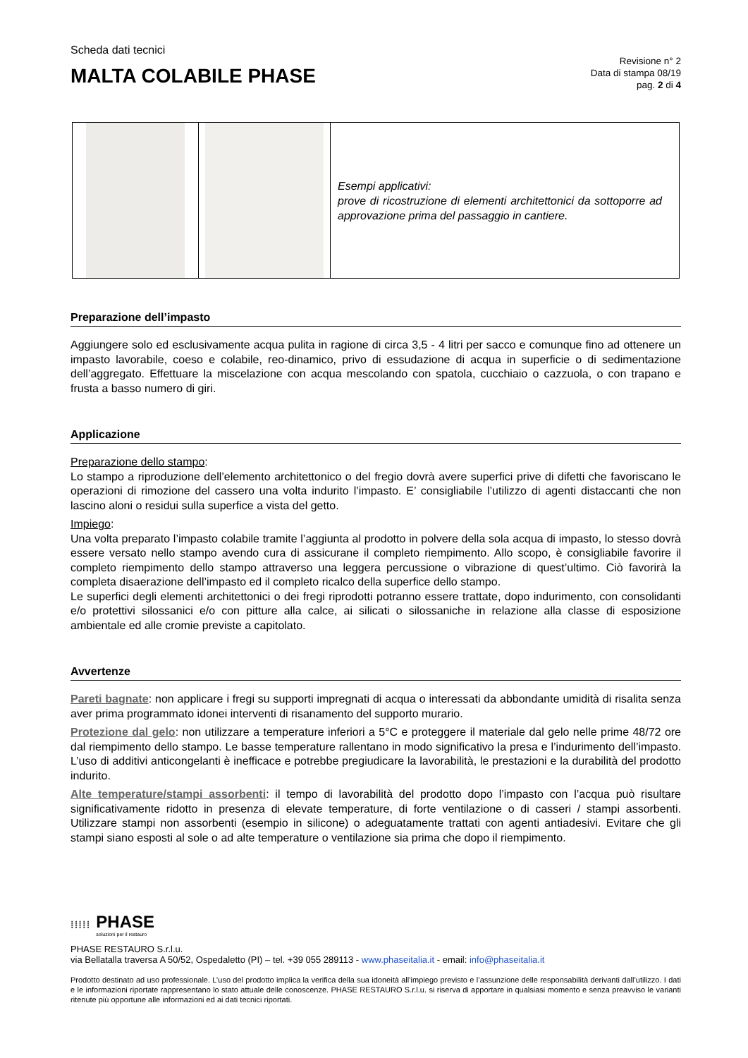Scheda dati tecnici
MALTA COLABILE PHASE
Revisione n° 2
Data di stampa 08/19
pag. 2 di 4
| | | Esempi applicativi: prove di ricostruzione di elementi architettonici da sottoporre ad approvazione prima del passaggio in cantiere. |
Preparazione dell’impasto
Aggiungere solo ed esclusivamente acqua pulita in ragione di circa 3,5 - 4 litri per sacco e comunque fino ad ottenere un impasto lavorabile, coeso e colabile, reo-dinamico, privo di essudazione di acqua in superficie o di sedimentazione dell’aggregato. Effettuare la miscelazione con acqua mescolando con spatola, cucchiaio o cazzuola, o con trapano e frusta a basso numero di giri.
Applicazione
Preparazione dello stampo:
Lo stampo a riproduzione dell’elemento architettonico o del fregio dovrà avere superfici prive di difetti che favoriscano le operazioni di rimozione del cassero una volta indurito l’impasto. E’ consigliabile l’utilizzo di agenti distaccanti che non lascino aloni o residui sulla superfice a vista del getto.
Impiego:
Una volta preparato l’impasto colabile tramite l’aggiunta al prodotto in polvere della sola acqua di impasto, lo stesso dovrà essere versato nello stampo avendo cura di assicurane il completo riempimento. Allo scopo, è consigliabile favorire il completo riempimento dello stampo attraverso una leggera percussione o vibrazione di quest’ultimo. Ciò favorirà la completa disaerazione dell’impasto ed il completo ricalco della superfice dello stampo.
Le superfici degli elementi architettonici o dei fregi riprodotti potranno essere trattate, dopo indurimento, con consolidanti e/o protettivi silossanici e/o con pitture alla calce, ai silicati o silossaniche in relazione alla classe di esposizione ambientale ed alle cromie previste a capitolato.
Avvertenze
Pareti bagnate: non applicare i fregi su supporti impregnati di acqua o interessati da abbondante umidità di risalita senza aver prima programmato idonei interventi di risanamento del supporto murario.
Protezione dal gelo: non utilizzare a temperature inferiori a 5°C e proteggere il materiale dal gelo nelle prime 48/72 ore dal riempimento dello stampo. Le basse temperature rallentano in modo significativo la presa e l’indurimento dell’impasto. L’uso di additivi anticongelanti è inefficace e potrebbe pregiudicare la lavorabilità, le prestazioni e la durabilità del prodotto indurito.
Alte temperature/stampi assorbenti: il tempo di lavorabilità del prodotto dopo l’impasto con l’acqua può risultare significativamente ridotto in presenza di elevate temperature, di forte ventilazione o di casseri / stampi assorbenti. Utilizzare stampi non assorbenti (esempio in silicone) o adeguatamente trattati con agenti antiadesivi. Evitare che gli stampi siano esposti al sole o ad alte temperature o ventilazione sia prima che dopo il riempimento.
⁞⁞⁞⁞⁞
PHASE
soluzioni per il restauro
PHASE RESTAURO S.r.l.u.
via Bellatalla traversa A 50/52, Ospedaletto (PI) – tel. +39 055 289113 - www.phaseitalia.it - email: info@phaseitalia.it
Prodotto destinato ad uso professionale. L’uso del prodotto implica la verifica della sua idoneità all’impiego previsto e l’assunzione delle responsabilità derivanti dall’utilizzo. I dati e le informazioni riportate rappresentano lo stato attuale delle conoscenze. PHASE RESTAURO S.r.l.u. si riserva di apportare in qualsiasi momento e senza preavviso le varianti ritenute più opportune alle informazioni ed ai dati tecnici riportati.